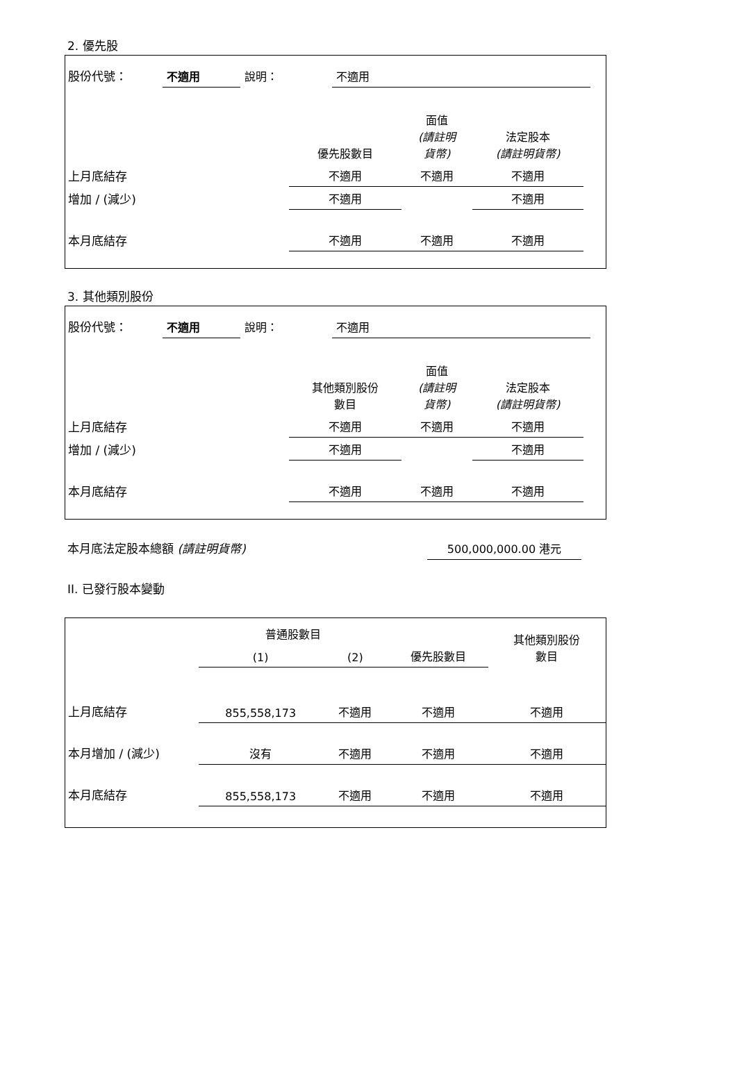2. 優先股
| 股份代號： | 不適用 | 說明： | 不適用 | |
| | 優先股數目 | 面值 (請註明 貨幣) | 法定股本 (請註明貨幣) | |
| 上月底結存 | 不適用 | 不適用 | 不適用 | |
| 增加 / (減少) | 不適用 | | 不適用 | |
| 本月底結存 | 不適用 | 不適用 | 不適用 | |
3. 其他類別股份
| 股份代號： | 不適用 | 說明： | 不適用 | |
| | 其他類別股份 數目 | 面值 (請註明 貨幣) | 法定股本 (請註明貨幣) | |
| 上月底結存 | 不適用 | 不適用 | 不適用 | |
| 增加 / (減少) | 不適用 | | 不適用 | |
| 本月底結存 | 不適用 | 不適用 | 不適用 | |
| 本月底法定股本總額 (請註明貨幣) | 500,000,000.00 港元 | |
II. 已發行股本變動
| | 普通股數目 | | | 其他類別股份 數目 |
| | (1) | (2) | 優先股數目 | |
| 上月底結存 | 855,558,173 | 不適用 | 不適用 | 不適用 |
| 本月增加 / (減少) | 沒有 | 不適用 | 不適用 | 不適用 |
| 本月底結存 | 855,558,173 | 不適用 | 不適用 | 不適用 |